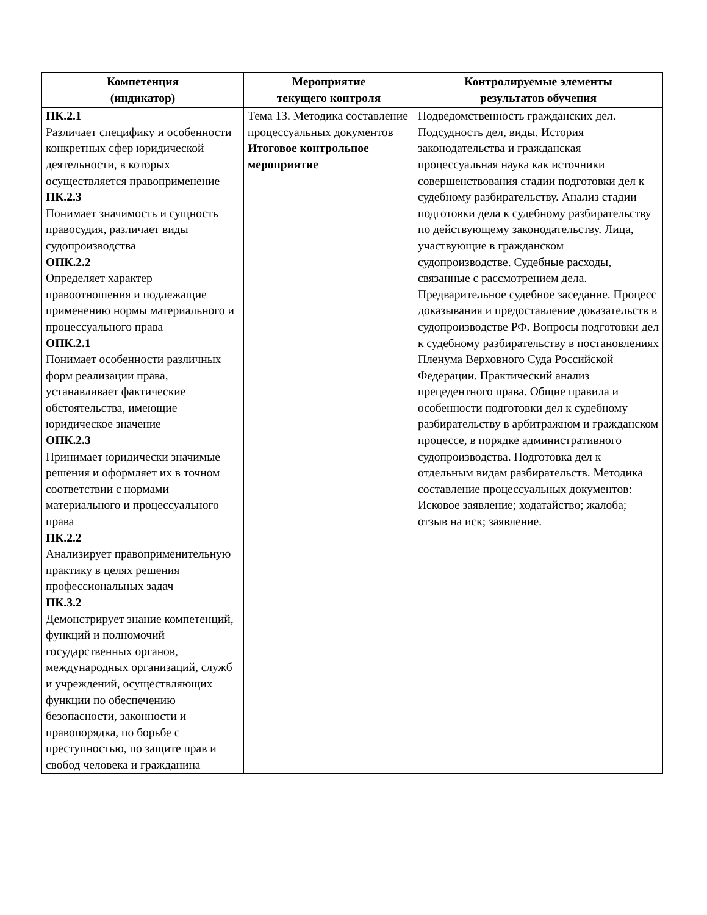| Компетенция (индикатор) | Мероприятие текущего контроля | Контролируемые элементы результатов обучения |
| --- | --- | --- |
| ПК.2.1 Различает специфику и особенности конкретных сфер юридической деятельности, в которых осуществляется правоприменение ПК.2.3 Понимает значимость и сущность правосудия, различает виды судопроизводства ОПК.2.2 Определяет характер правоотношения и подлежащие применению нормы материального и процессуального права ОПК.2.1 Понимает особенности различных форм реализации права, устанавливает фактические обстоятельства, имеющие юридическое значение ОПК.2.3 Принимает юридически значимые решения и оформляет их в точном соответствии с нормами материального и процессуального права ПК.2.2 Анализирует правоприменительную практику в целях решения профессиональных задач ПК.3.2 Демонстрирует знание компетенций, функций и полномочий государственных органов, международных организаций, служб и учреждений, осуществляющих функции по обеспечению безопасности, законности и правопорядка, по борьбе с преступностью, по защите прав и свобод человека и гражданина | Тема 13. Методика составление процессуальных документов Итоговое контрольное мероприятие | Подведомственность гражданских дел. Подсудность дел, виды. История законодательства и гражданская процессуальная наука как источники совершенствования стадии подготовки дел к судебному разбирательству. Анализ стадии подготовки дела к судебному разбирательству по действующему законодательству. Лица, участвующие в гражданском судопроизводстве. Судебные расходы, связанные с рассмотрением дела. Предварительное судебное заседание. Процесс доказывания и предоставление доказательств в судопроизводстве РФ. Вопросы подготовки дел к судебному разбирательству в постановлениях Пленума Верховного Суда Российской Федерации. Практический анализ прецедентного права. Общие правила и особенности подготовки дел к судебному разбирательству в арбитражном и гражданском процессе, в порядке административного судопроизводства. Подготовка дел к отдельным видам разбирательств. Методика составление процессуальных документов: Исковое заявление; ходатайство; жалоба; отзыв на иск; заявление. |